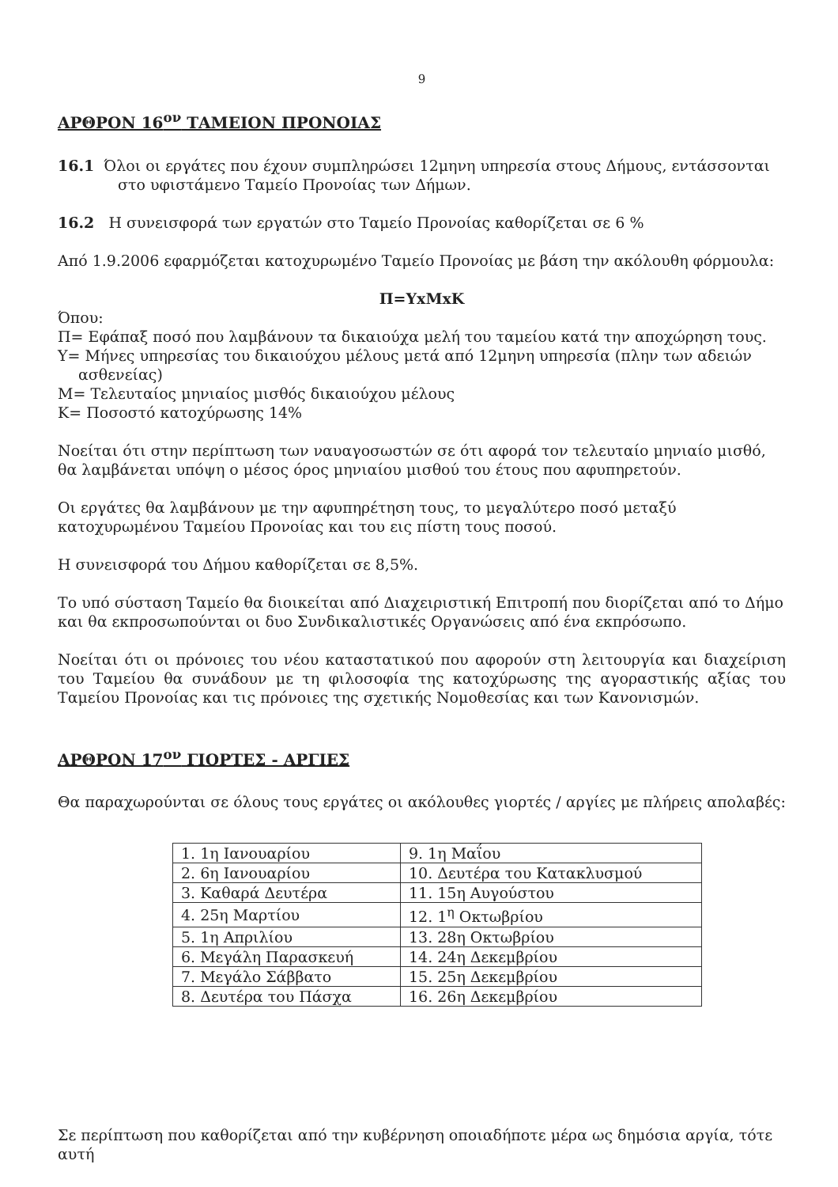9
ΑΡΘΡΟΝ 16<sup>ον</sup> ΤΑΜΕΙΟΝ ΠΡΟΝΟΙΑΣ
16.1 Όλοι οι εργάτες που έχουν συμπληρώσει 12μηνη υπηρεσία στους Δήμους, εντάσσονται στο υφιστάμενο Ταμείο Προνοίας των Δήμων.
16.2 Η συνεισφορά των εργατών στο Ταμείο Προνοίας καθορίζεται σε 6 %
Από 1.9.2006 εφαρμόζεται κατοχυρωμένο Ταμείο Προνοίας με βάση την ακόλουθη φόρμουλα:
Π=ΥxΜxΚ
Όπου:
Π= Εφάπαξ ποσό που λαμβάνουν τα δικαιούχα μελή του ταμείου κατά την αποχώρηση τους.
Υ= Μήνες υπηρεσίας του δικαιούχου μέλους μετά από 12μηνη υπηρεσία (πλην των αδειών ασθενείας)
Μ= Τελευταίος μηνιαίος μισθός δικαιούχου μέλους
Κ= Ποσοστό κατοχύρωσης 14%
Νοείται ότι στην περίπτωση των ναυαγοσωστών σε ότι αφορά τον τελευταίο μηνιαίο μισθό, θα λαμβάνεται υπόψη ο μέσος όρος μηνιαίου μισθού του έτους που αφυπηρετούν.
Οι εργάτες θα λαμβάνουν με την αφυπηρέτηση τους, το μεγαλύτερο ποσό μεταξύ κατοχυρωμένου Ταμείου Προνοίας και του εις πίστη τους ποσού.
Η συνεισφορά του Δήμου καθορίζεται σε 8,5%.
Το υπό σύσταση Ταμείο θα διοικείται από Διαχειριστική Επιτροπή που διορίζεται από το Δήμο και θα εκπροσωπούνται οι δυο Συνδικαλιστικές Οργανώσεις από ένα εκπρόσωπο.
Νοείται ότι οι πρόνοιες του νέου καταστατικού που αφορούν στη λειτουργία και διαχείριση του Ταμείου θα συνάδουν με τη φιλοσοφία της κατοχύρωσης της αγοραστικής αξίας του Ταμείου Προνοίας και τις πρόνοιες της σχετικής Νομοθεσίας και των Κανονισμών.
ΑΡΘΡΟΝ 17<sup>ον</sup> ΓΙΟΡΤΕΣ - ΑΡΓΙΕΣ
Θα παραχωρούνται σε όλους τους εργάτες οι ακόλουθες γιορτές / αργίες με πλήρεις απολαβές:
| 1. 1η Ιανουαρίου | 9. 1η Μαΐου |
| 2. 6η Ιανουαρίου | 10. Δευτέρα του Κατακλυσμού |
| 3. Καθαρά Δευτέρα | 11. 15η Αυγούστου |
| 4. 25η Μαρτίου | 12. 1<sup>η</sup> Οκτωβρίου |
| 5. 1η Απριλίου | 13. 28η Οκτωβρίου |
| 6. Μεγάλη Παρασκευή | 14. 24η Δεκεμβρίου |
| 7. Μεγάλο Σάββατο | 15. 25η Δεκεμβρίου |
| 8. Δευτέρα του Πάσχα | 16. 26η Δεκεμβρίου |
Σε περίπτωση που καθορίζεται από την κυβέρνηση οποιαδήποτε μέρα ως δημόσια αργία, τότε αυτή